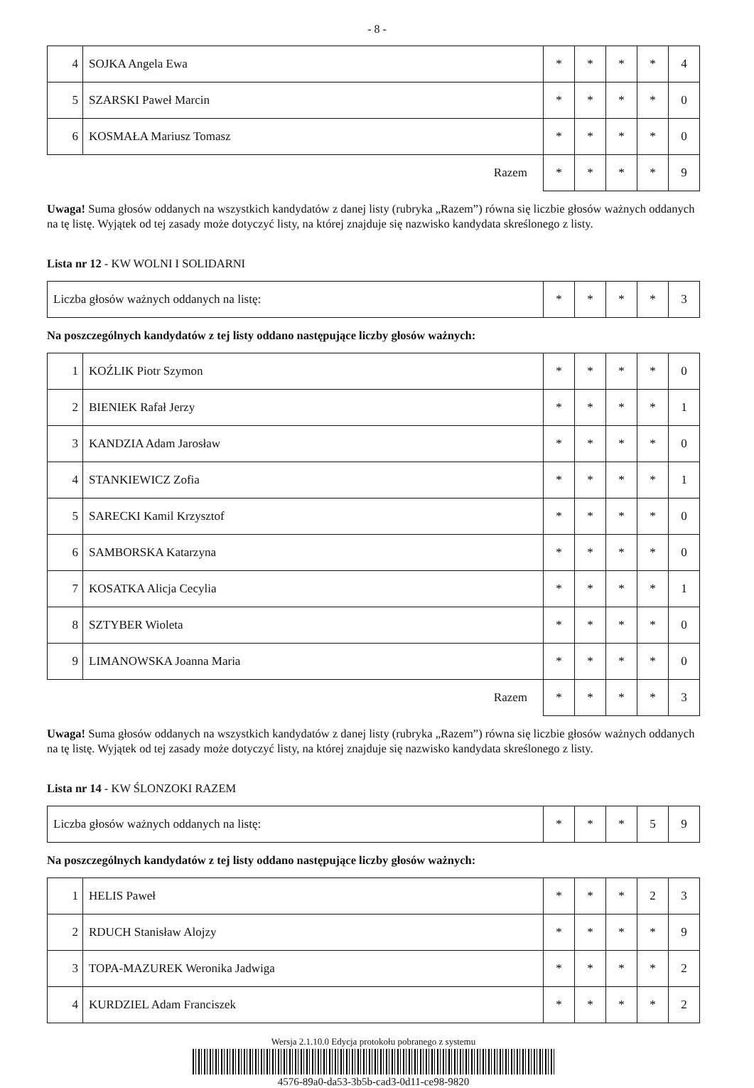- 8 -
| 4 | SOJKA Angela Ewa | * | * | * | * | 4 |
| 5 | SZARSKI Paweł Marcin | * | * | * | * | 0 |
| 6 | KOSMAŁA Mariusz Tomasz | * | * | * | * | 0 |
| Razem | | * | * | * | * | 9 |
Uwaga! Suma głosów oddanych na wszystkich kandydatów z danej listy (rubryka „Razem”) równa się liczbie głosów ważnych oddanych na tę listę. Wyjątek od tej zasady może dotyczyć listy, na której znajduje się nazwisko kandydata skreślonego z listy.
Lista nr 12 - KW WOLNI I SOLIDARNI
| Liczba głosów ważnych oddanych na listę: | * | * | * | * | 3 |
Na poszczególnych kandydatów z tej listy oddano następujące liczby głosów ważnych:
| 1 | KOŹLIK Piotr Szymon | * | * | * | * | 0 |
| 2 | BIENIEK Rafał Jerzy | * | * | * | * | 1 |
| 3 | KANDZIA Adam Jarosław | * | * | * | * | 0 |
| 4 | STANKIEWICZ Zofia | * | * | * | * | 1 |
| 5 | SARECKI Kamil Krzysztof | * | * | * | * | 0 |
| 6 | SAMBORSKA Katarzyna | * | * | * | * | 0 |
| 7 | KOSATKA Alicja Cecylia | * | * | * | * | 1 |
| 8 | SZTYBER Wioleta | * | * | * | * | 0 |
| 9 | LIMANOWSKA Joanna Maria | * | * | * | * | 0 |
| Razem | | * | * | * | * | 3 |
Uwaga! Suma głosów oddanych na wszystkich kandydatów z danej listy (rubryka „Razem”) równa się liczbie głosów ważnych oddanych na tę listę. Wyjątek od tej zasady może dotyczyć listy, na której znajduje się nazwisko kandydata skreślonego z listy.
Lista nr 14 - KW ŚLONZOKI RAZEM
| Liczba głosów ważnych oddanych na listę: | * | * | * | 5 | 9 |
Na poszczególnych kandydatów z tej listy oddano następujące liczby głosów ważnych:
| 1 | HELIS Paweł | * | * | * | 2 | 3 |
| 2 | RDUCH Stanisław Alojzy | * | * | * | * | 9 |
| 3 | TOPA-MAZUREK Weronika Jadwiga | * | * | * | * | 2 |
| 4 | KURDZIEL Adam Franciszek | * | * | * | * | 2 |
Wersja 2.1.10.0 Edycja protokołu pobranego z systemu
4576-89a0-da53-3b5b-cad3-0d11-ce98-9820